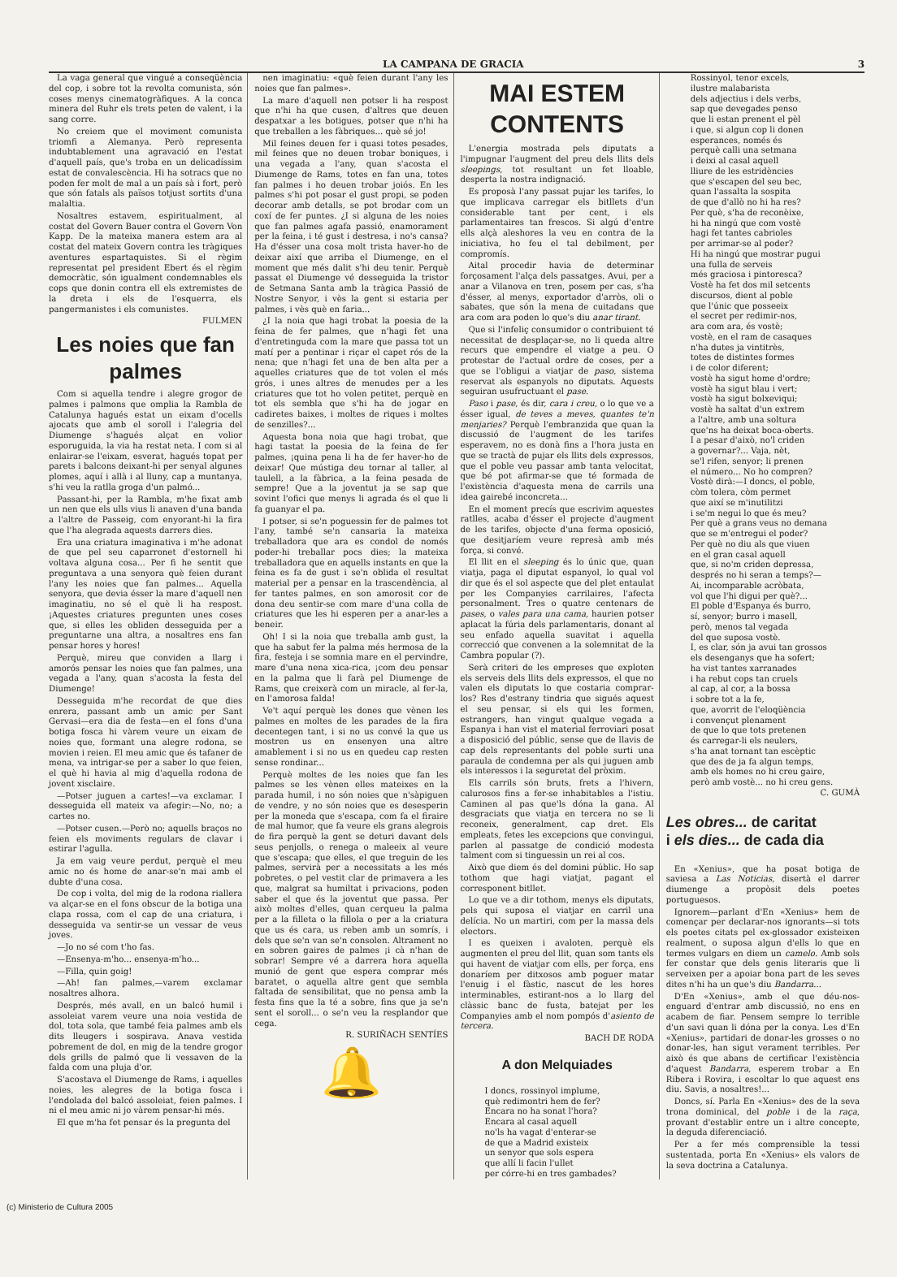LA CAMPANA DE GRACIA 3
La vaga general que vingué a conseqüència del cop, i sobre tot la revolta comunista, són coses menys cinematogràfiques. A la conca minera del Ruhr els trets peten de valent, i la sang corre.
No creiem que el moviment comunista triomfi a Alemanya. Però representa indubtablement una agravació en l'estat d'aquell país, que's troba en un delicadíssim estat de convalescència. Hi ha sotracs que no poden fer molt de mal a un país sà i fort, però que són fatals als països totjust sortits d'una malaltia.
Nosaltres estavem, espiritualment, al costat del Govern Bauer contra el Govern Von Kapp. De la mateixa manera estem ara al costat del mateix Govern contra les tràgiques aventures espartaquistes. Si el règim representat pel president Ebert és el règim democràtic, són igualment condemnables els cops que donin contra ell els extremistes de la dreta i els de l'esquerra, els pangermanistes i els comunistes.
FULMEN
Les noies que fan palmes
Com si aquella tendre i alegre grogor de palmes i palmons que omplia la Rambla de Catalunya hagués estat un eixam d'ocells ajocats que amb el soroll i l'alegria del Diumenge s'hagués alçat en volior esporuguida, la via ha restat neta. I com si al enlairar-se l'eixam, esverat, hagués topat per parets i balcons deixant-hi per senyal algunes plomes, aquí i allà i al lluny, cap a muntanya, s'hi veu la ratlla groga d'un palmó...
Passant-hi, per la Rambla, m'he fixat amb un nen que els ulls vius li anaven d'una banda a l'altre de Passeig, com enyorant-hi la fira que l'ha alegrada aquests darrers dies.
Era una criatura imaginativa i m'he adonat de que pel seu caparronet d'estornell hi voltava alguna cosa... Per fi he sentit que preguntava a una senyora què feien durant l'any les noies que fan palmes... Aquella senyora, que devia ésser la mare d'aquell nen imaginatiu, no sé el què li ha respost. ¡Aquestes criatures pregunten unes coses que, si elles les obliden desseguida per a preguntarne una altra, a nosaltres ens fan pensar hores y hores!
Perquè, mireu que conviden a llarg i amorós pensar les noies que fan palmes, una vegada a l'any, quan s'acosta la festa del Diumenge!
Desseguida m'he recordat de que dies enrera, passant amb un amic per Sant Gervasi—era dia de festa—en el fons d'una botiga fosca hi vàrem veure un eixam de noies que, formant una alegre rodona, se movien i reien. El meu amic que és tafaner de mena, va intrigar-se per a saber lo que feien, el què hi havia al mig d'aquella rodona de jovent xisclaire.
—Potser juguen a cartes!—va exclamar. I desseguida ell mateix va afegir:—No, no; a cartes no.
—Potser cusen.—Però no; aquells braços no feien els moviments regulars de clavar i estirar l'agulla.
Ja em vaig veure perdut, perquè el meu amic no és home de anar-se'n mai amb el dubte d'una cosa.
De cop i volta, del mig de la rodona riallera va alçar-se en el fons obscur de la botiga una clapa rossa, com el cap de una criatura, i desseguida va sentir-se un vessar de veus joves.
—Jo no sé com t'ho fas.
—Ensenya-m'ho... ensenya-m'ho...
—Filla, quin goig!
—Ah! fan palmes,—varem exclamar nosaltres alhora.
Després, més avall, en un balcó humil i assoleiat varem veure una noia vestida de dol, tota sola, que també feia palmes amb els dits lleugers i sospirava. Anava vestida pobrement de dol, en mig de la tendre grogor dels grills de palmó que li vessaven de la falda com una pluja d'or.
S'acostava el Diumenge de Rams, i aquelles noies, les alegres de la botiga fosca i l'endolada del balcó assoleiat, feien palmes. I ni el meu amic ni jo vàrem pensar-hi més.
El que m'ha fet pensar és la pregunta del
nen imaginatiu: «què feien durant l'any les noies que fan palmes».
La mare d'aquell nen potser li ha respost que n'hi ha que cusen, d'altres que deuen despatxar a les botigues, potser que n'hi ha que treballen a les fàbriques... què sé jo!
Mil feines deuen fer i quasi totes pesades, mil feines que no deuen trobar boniques, i una vegada a l'any, quan s'acosta el Diumenge de Rams, totes en fan una, totes fan palmes i ho deuen trobar joiós. En les palmes s'hi pot posar el gust propi, se poden decorar amb detalls, se pot brodar com un coxí de fer puntes. ¿I si alguna de les noies que fan palmes agafa passió, enamorament per la feina, i té gust i destresa, i no's cansa? Ha d'ésser una cosa molt trista haver-ho de deixar així que arriba el Diumenge, en el moment que més dalit s'hi deu tenir. Perquè passat el Diumenge vé desseguida la tristor de Setmana Santa amb la tràgica Passió de Nostre Senyor, i vès la gent si estaria per palmes, i vès què en faria...
¿I la noia que hagi trobat la poesia de la feina de fer palmes, que n'hagi fet una d'entretinguda com la mare que passa tot un matí per a pentinar i riçar el capet rós de la nena; que n'hagi fet una de ben alta per a aquelles criatures que de tot volen el més grós, i unes altres de menudes per a les criatures que tot ho volen petitet, perquè en tot els sembla que s'hi ha de jogar en cadiretes baixes, i moltes de riques i moltes de senzilles?...
Aquesta bona noia que hagi trobat, que hagi tastat la poesia de la feina de fer palmes, ¡quina pena li ha de fer haver-ho de deixar! Que mústiga deu tornar al taller, al taulell, a la fàbrica, a la feina pesada de sempre! Que a la joventut ja se sap que sovint l'ofici que menys li agrada és el que li fa guanyar el pa.
I potser, si se'n poguessin fer de palmes tot l'any, també se'n cansaria la mateixa treballadora que ara es condol de només poder-hi treballar pocs dies; la mateixa treballadora que en aquells instants en que la feina es fa de gust i se'n oblida el resultat material per a pensar en la trascendència, al fer tantes palmes, en son amorosit cor de dona deu sentir-se com mare d'una colla de criatures que les hi esperen per a anar-les a beneir.
Oh! I si la noia que treballa amb gust, la que ha sabut fer la palma més hermosa de la fira, festeja i se somnia mare en el pervindre, mare d'una nena xica-rica, ¡com deu pensar en la palma que li farà pel Diumenge de Rams, que creixerà com un miracle, al fer-la, en l'amorosa falda!
Ve't aquí perquè les dones que vènen les palmes en moltes de les parades de la fira decentegen tant, i si no us convé la que us mostren us en ensenyen una altre amablement i si no us en quedeu cap resten sense rondinar...
Perquè moltes de les noies que fan les palmes se les vènen elles mateixes en la parada humil, i no són noies que n'sàpiguen de vendre, y no són noies que es desesperin per la moneda que s'escapa, com fa el firaire de mal humor, que fa veure els grans alegrois de fira perquè la gent se deturi davant dels seus penjolls, o renega o maleeix al veure que s'escapa; que elles, el que treguin de les palmes, servirà per a necessitats a les més pobretes, o pel vestit clar de primavera a les que, malgrat sa humiltat i privacions, poden saber el que és la joventut que passa. Per això moltes d'elles, quan cerqueu la palma per a la filleta o la fillola o per a la criatura que us és cara, us reben amb un somrís, i dels que se'n van se'n consolen. Altrament no en sobren gaires de palmes ¡i cà n'han de sobrar! Sempre vé a darrera hora aquella munió de gent que espera comprar més baratet, o aquella altre gent que sembla faltada de sensibilitat, que no pensa amb la festa fins que la té a sobre, fins que ja se'n sent el soroll... o se'n veu la resplandor que cega.
R. SURIÑACH SENTÍES
🔔
MAI ESTEM CONTENTS
L'energia mostrada pels diputats a l'impugnar l'augment del preu dels llits dels sleepings, tot resultant un fet lloable, desperta la nostra indignació.
Es proposà l'any passat pujar les tarifes, lo que implicava carregar els bitllets d'un considerable tant per cent, i els parlamentaires tan frescos. Si algú d'entre ells alçà aleshores la veu en contra de la iniciativa, ho feu el tal debilment, per compromís.
Aital procedir havia de determinar forçosament l'alça dels passatges. Avui, per a anar a Vilanova en tren, posem per cas, s'ha d'ésser, al menys, exportador d'arròs, oli o sabates, que són la mena de cuitadans que ara com ara poden lo que's diu anar tirant.
Que si l'infeliç consumidor o contribuient té necessitat de desplaçar-se, no li queda altre recurs que empendre el viatge a peu. O protestar de l'actual ordre de coses, per a que se l'obligui a viatjar de paso, sistema reservat als espanyols no diputats. Aquests seguiran usufructuant el pase.
Paso i pase, és dir, cara i creu, o lo que ve a ésser igual, de teves a meves, quantes te'n menjaries? Perquè l'embranzida que quan la discussió de l'augment de les tarifes esperavem, no es donà fins a l'hora justa en que se tractà de pujar els llits dels expressos, que el poble veu passar amb tanta velocitat, que bé pot afirmar-se que té formada de l'existència d'aquesta mena de carrils una idea gairebé inconcreta...
En el moment precís que escrivim aquestes ratlles, acaba d'ésser el projecte d'augment de les tarifes, objecte d'una ferma oposició, que desitjaríem veure represà amb més força, si convé.
El llit en el sleeping és lo únic que, quan viatja, paga el diputat espanyol, lo qual vol dir que és el sol aspecte que del plet entaulat per les Companyies carrilaires, l'afecta personalment. Tres o quatre centenars de pases, o vales para una cama, haurien potser aplacat la fúria dels parlamentaris, donant al seu enfado aquella suavitat i aquella correcció que convenen a la solemnitat de la Cambra popular (?).
Serà criteri de les empreses que exploten els serveis dels llits dels expressos, el que no valen els diputats lo que costaria comprar-los? Res d'estrany tindria que sigués aquest el seu pensar, si els qui les formen, estrangers, han vingut qualque vegada a Espanya i han vist el material ferroviari posat a disposició del públic, sense que de llavis de cap dels representants del poble surti una paraula de condemna per als qui juguen amb els interessos i la seguretat del pròxim.
Els carrils són bruts, frets a l'hivern, calurosos fins a fer-se inhabitables a l'istiu. Caminen al pas que'ls dóna la gana. Al desgraciats que viatja en tercera no se li reconeix, generalment, cap dret. Els empleats, fetes les excepcions que convingui, parlen al passatge de condició modesta talment com si tinguessin un rei al cos.
Això que diem és del domini públic. Ho sap tothom que hagi viatjat, pagant el corresponent bitllet.
Lo que ve a dir tothom, menys els diputats, pels qui suposa el viatjar en carril una delícia. No un martiri, com per la massa dels electors.
I es queixen i avaloten, perquè els augmenten el preu del llit, quan som tants els qui havent de viatjar com ells, per força, ens donaríem per ditxosos amb poguer matar l'enuig i el fàstic, nascut de les hores interminables, estirant-nos a lo llarg del clàssic banc de fusta, batejat per les Companyies amb el nom pompós d'asiento de tercera.
BACH DE RODA
A don Melquiades
I doncs, rossinyol implume,
què redimontri hem de fer?
Encara no ha sonat l'hora?
Encara al casal aquell
no'ls ha vagat d'enterar-se
de que a Madrid existeix
un senyor que sols espera
que allí li facin l'ullet
per córre-hi en tres gambades?
Rossinyol, tenor excels,
ilustre malabarista
dels adjectius i dels verbs,
sap que devegades penso
que li estan prenent el pèl
i que, si algun cop li donen
esperances, només és
perquè calli una setmana
i deixi al casal aquell
lliure de les estridències
que s'escapen del seu bec,
quan l'assalta la sospita
de que d'allò no hi ha res?
Per què, s'ha de reconèixe,
hi ha ningú que com vostè
hagi fet tantes cabrioles
per arrimar-se al poder?
Hi ha ningú que mostrar pugui
una fulla de serveis
més graciosa i pintoresca?
Vostè ha fet dos mil setcents
discursos, dient al poble
que l'únic que posseeix
el secret per redimir-nos,
ara com ara, és vostè;
vostè, en el ram de casaques
n'ha dutes ja vintitrès,
totes de distintes formes
i de color diferent;
vostè ha sigut home d'ordre;
vostè ha sigut blau i vert;
vostè ha sigut bolxeviqui;
vostè ha saltat d'un extrem
a l'altre, amb una soltura
que'ns ha deixat boca-oberts.
I a pesar d'això, no'l criden
a governar?... Vaja, nèt,
se'l rifen, senyor; li prenen
el número... No ho compren?
Vostè dirà:—I doncs, el poble,
còm tolera, còm permet
que així se m'inutilitzi
i se'm negui lo que és meu?
Per què a grans veus no demana
que se m'entregui el poder?
Per què no diu als que viuen
en el gran casal aquell
que, si no'm criden depressa,
després no hi seran a temps?—
Ai, incomparable acròbata,
vol que l'hi digui per què?...
El poble d'Espanya és burro,
sí, senyor; burro i masell,
però, menos tal vegada
del que suposa vostè.
I, es clar, són ja avui tan grossos
els desenganys que ha sofert;
ha vist tantes xarranades
i ha rebut cops tan cruels
al cap, al cor, a la bossa
i sobre tot a la fe,
que, avorrit de l'eloqüència
i convençut plenament
de que lo que tots pretenen
és carregar-li els neulers,
s'ha anat tornant tan escèptic
que des de ja fa algun temps,
amb els homes no hi creu gaire,
però amb vostè... no hi creu gens.
C. GUMÀ
Les obres... de caritat
i els dies... de cada dia
En «Xenius», que ha posat botiga de saviesa a Las Noticias, disertà el darrer diumenge a propòsit dels poetes portuguesos.
Ignorem—parlant d'En «Xenius» hem de començar per declarar-nos ignorants—si tots els poetes citats pel ex-glossador existeixen realment, o suposa algun d'ells lo que en termes vulgars en diem un camelo. Amb sols fer constar que dels genis literaris que li serveixen per a apoiar bona part de les seves dites n'hi ha un que's diu Bandarra...
D'En «Xenius», amb el que déu-nos-enguard d'entrar amb discussió, no ens en acabem de fiar. Pensem sempre lo terrible d'un savi quan li dóna per la conya. Les d'En «Xenius», partidari de donar-les grosses o no donar-les, han sigut verament terribles. Per això és que abans de certificar l'existència d'aquest Bandarra, esperem trobar a En Ribera i Rovira, i escoltar lo que aquest ens diu. Savis, a nosaltres!...
Doncs, sí. Parla En «Xenius» des de la seva trona dominical, del poble i de la raça, provant d'establir entre un i altre concepte, la deguda diferenciació.
Per a fer més comprensible la tessi sustentada, porta En «Xenius» els valors de la seva doctrina a Catalunya.
(c) Ministerio de Cultura 2005